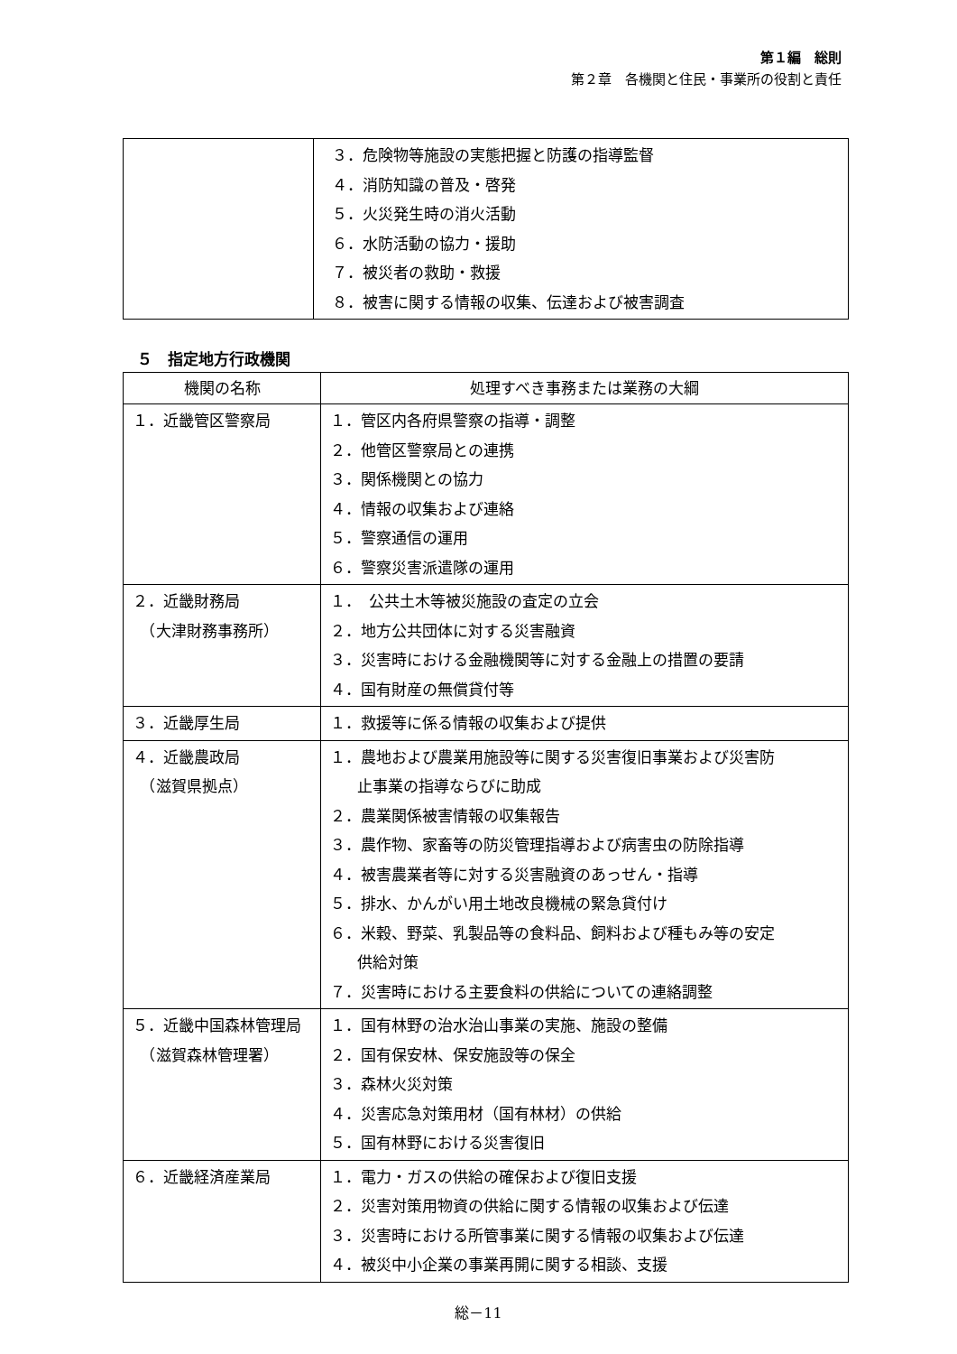第１編　総則
第２章　各機関と住民・事業所の役割と責任
| | ３．危険物等施設の実態把握と防護の指導監督 ４．消防知識の普及・啓発 ５．火災発生時の消火活動 ６．水防活動の協力・援助 ７．被災者の救助・救援 ８．被害に関する情報の収集、伝達および被害調査 |
５　指定地方行政機関
| 機関の名称 | 処理すべき事務または業務の大綱 |
| --- | --- |
| １．近畿管区警察局 | １．管区内各府県警察の指導・調整 ２．他管区警察局との連携 ３．関係機関との協力 ４．情報の収集および連絡 ５．警察通信の運用 ６．警察災害派遣隊の運用 |
| ２．近畿財務局 （大津財務事務所） | １． 公共土木等被災施設の査定の立会 ２．地方公共団体に対する災害融資 ３．災害時における金融機関等に対する金融上の措置の要請 ４．国有財産の無償貸付等 |
| ３．近畿厚生局 | １．救援等に係る情報の収集および提供 |
| ４．近畿農政局 （滋賀県拠点） | １．農地および農業用施設等に関する災害復旧事業および災害防 止事業の指導ならびに助成 ２．農業関係被害情報の収集報告 ３．農作物、家畜等の防災管理指導および病害虫の防除指導 ４．被害農業者等に対する災害融資のあっせん・指導 ５．排水、かんがい用土地改良機械の緊急貸付け ６．米穀、野菜、乳製品等の食料品、飼料および種もみ等の安定 供給対策 ７．災害時における主要食料の供給についての連絡調整 |
| ５．近畿中国森林管理局 （滋賀森林管理署） | １．国有林野の治水治山事業の実施、施設の整備 ２．国有保安林、保安施設等の保全 ３．森林火災対策 ４．災害応急対策用材（国有林材）の供給 ５．国有林野における災害復旧 |
| ６．近畿経済産業局 | １．電力・ガスの供給の確保および復旧支援 ２．災害対策用物資の供給に関する情報の収集および伝達 ３．災害時における所管事業に関する情報の収集および伝達 ４．被災中小企業の事業再開に関する相談、支援 |
総－11